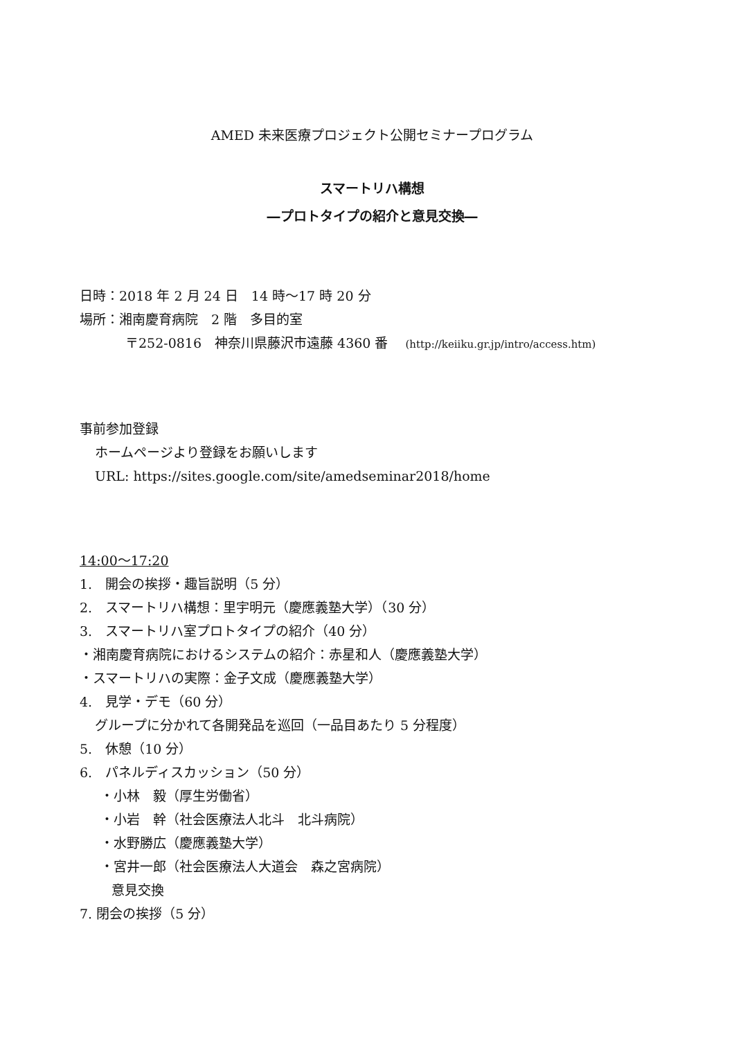AMED 未来医療プロジェクト公開セミナープログラム
スマートリハ構想
―プロトタイプの紹介と意見交換―
日時：2018 年 2 月 24 日　14 時～17 時 20 分
場所：湘南慶育病院　2 階　多目的室
〒252-0816　神奈川県藤沢市遠藤 4360 番　 (http://keiiku.gr.jp/intro/access.htm)
事前参加登録
ホームページより登録をお願いします
URL: https://sites.google.com/site/amedseminar2018/home
14:00～17:20
1.　開会の挨拶・趣旨説明（5 分）
2.　スマートリハ構想：里宇明元（慶應義塾大学）（30 分）
3.　スマートリハ室プロトタイプの紹介（40 分）
・湘南慶育病院におけるシステムの紹介：赤星和人（慶應義塾大学）
・スマートリハの実際：金子文成（慶應義塾大学）
4.　見学・デモ（60 分）
グループに分かれて各開発品を巡回（一品目あたり 5 分程度）
5.　休憩（10 分）
6.　パネルディスカッション（50 分）
・小林　毅（厚生労働省）
・小岩　幹（社会医療法人北斗　北斗病院）
・水野勝広（慶應義塾大学）
・宮井一郎（社会医療法人大道会　森之宮病院）
意見交換
7. 閉会の挨拶（5 分）